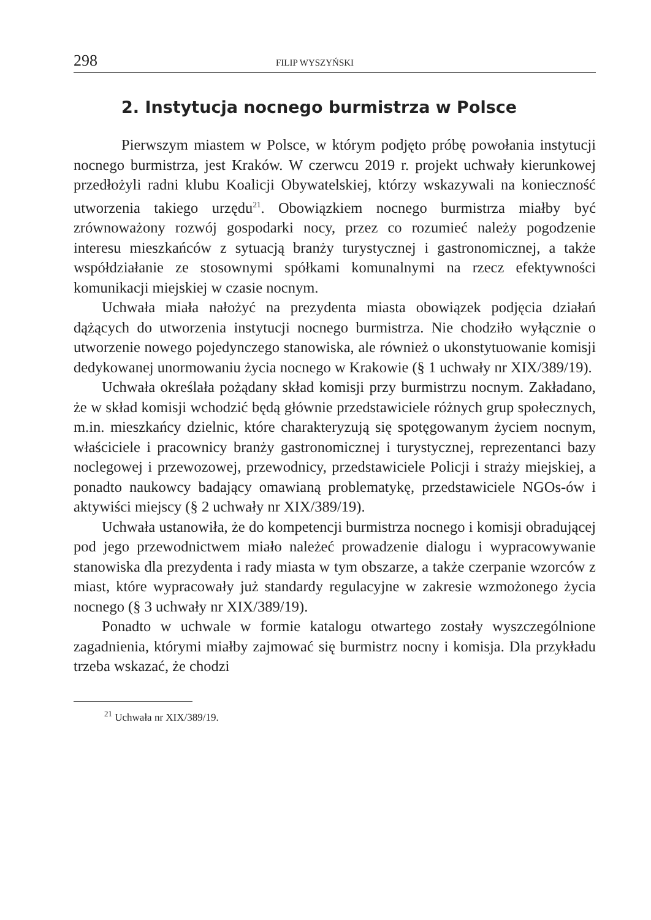298 FILIP WYSZYŃSKI
2. Instytucja nocnego burmistrza w Polsce
Pierwszym miastem w Polsce, w którym podjęto próbę powołania instytucji nocnego burmistrza, jest Kraków. W czerwcu 2019 r. projekt uchwały kierunkowej przedłożyli radni klubu Koalicji Obywatelskiej, którzy wskazywali na konieczność utworzenia takiego urzędu<sup>21</sup>. Obowiązkiem nocnego burmistrza miałby być zrównoważony rozwój gospodarki nocy, przez co rozumieć należy pogodzenie interesu mieszkańców z sytuacją branży turystycznej i gastronomicznej, a także współdziałanie ze stosownymi spółkami komunalnymi na rzecz efektywności komunikacji miejskiej w czasie nocnym.
Uchwała miała nałożyć na prezydenta miasta obowiązek podjęcia działań dążących do utworzenia instytucji nocnego burmistrza. Nie chodziło wyłącznie o utworzenie nowego pojedynczego stanowiska, ale również o ukonstytuowanie komisji dedykowanej unormowaniu życia nocnego w Krakowie (§ 1 uchwały nr XIX/389/19).
Uchwała określała pożądany skład komisji przy burmistrzu nocnym. Zakładano, że w skład komisji wchodzić będą głównie przedstawiciele różnych grup społecznych, m.in. mieszkańcy dzielnic, które charakteryzują się spotęgowanym życiem nocnym, właściciele i pracownicy branży gastronomicznej i turystycznej, reprezentanci bazy noclegowej i przewozowej, przewodnicy, przedstawiciele Policji i straży miejskiej, a ponadto naukowcy badający omawianą problematykę, przedstawiciele NGOs-ów i aktywiści miejscy (§ 2 uchwały nr XIX/389/19).
Uchwała ustanowiła, że do kompetencji burmistrza nocnego i komisji obradującej pod jego przewodnictwem miało należeć prowadzenie dialogu i wypracowywanie stanowiska dla prezydenta i rady miasta w tym obszarze, a także czerpanie wzorców z miast, które wypracowały już standardy regulacyjne w zakresie wzmożonego życia nocnego (§ 3 uchwały nr XIX/389/19).
Ponadto w uchwale w formie katalogu otwartego zostały wyszczególnione zagadnienia, którymi miałby zajmować się burmistrz nocny i komisja. Dla przykładu trzeba wskazać, że chodzi
<sup>21</sup> Uchwała nr XIX/389/19.